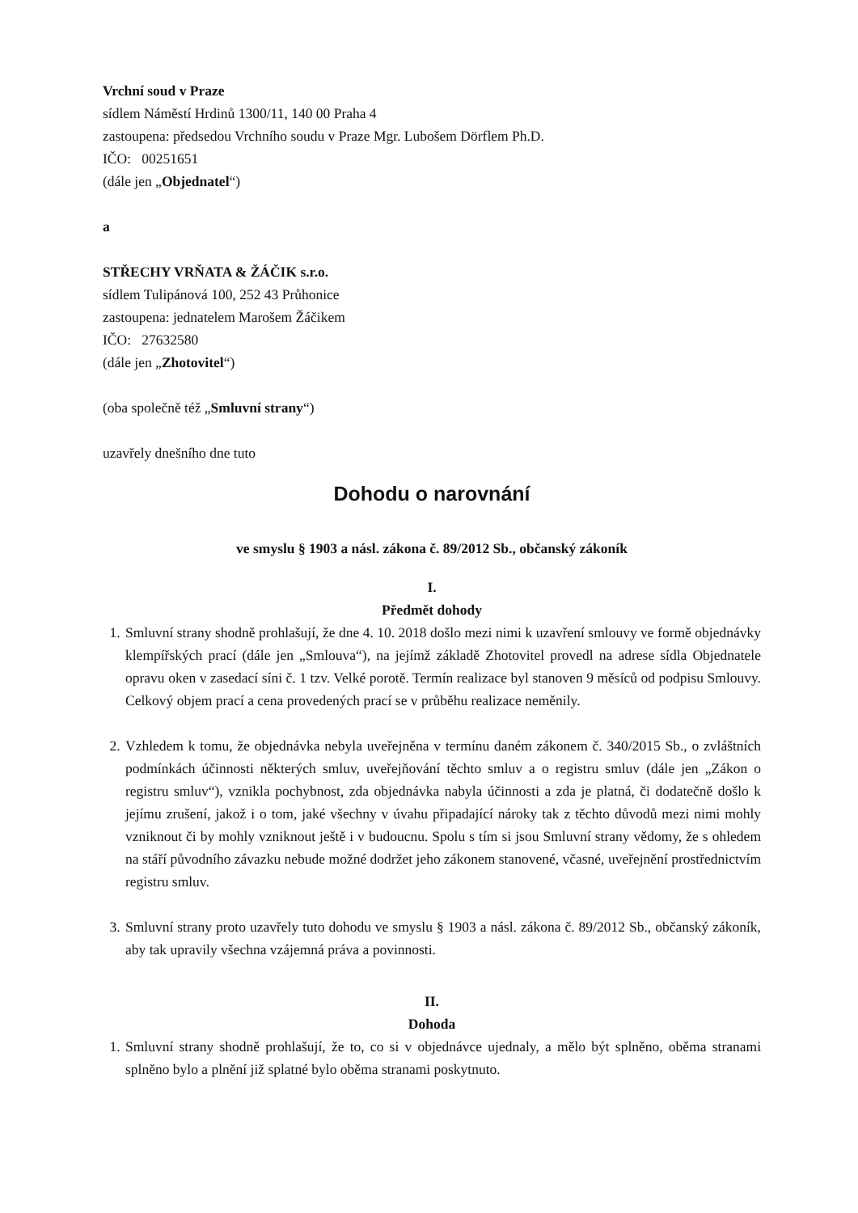Vrchní soud v Praze
sídlem Náměstí Hrdinů 1300/11, 140 00 Praha 4
zastoupena: předsedou Vrchního soudu v Praze Mgr. Lubošem Dörflem Ph.D.
IČO: 00251651
(dále jen „Objednatel“)
a
STŘECHY VRŇATA & ŽÁČIK s.r.o.
sídlem Tulipánová 100, 252 43 Průhonice
zastoupena: jednatelem Marošem Žáčikem
IČO: 27632580
(dále jen „Zhotovitel“)
(oba společně též „Smluvní strany“)
uzavřely dnešního dne tuto
Dohodu o narovnání
ve smyslu § 1903 a násl. zákona č. 89/2012 Sb., občanský zákoník
I.
Předmět dohody
1. Smluvní strany shodně prohlašují, že dne 4. 10. 2018 došlo mezi nimi k uzavření smlouvy ve formě objednávky klempířských prací (dále jen „Smlouva“), na jejímž základě Zhotovitel provedl na adrese sídla Objednatele opravu oken v zasedací síni č. 1 tzv. Velké porotě. Termín realizace byl stanoven 9 měsíců od podpisu Smlouvy. Celkový objem prací a cena provedených prací se v průběhu realizace neměnily.
2. Vzhledem k tomu, že objednávka nebyla uveřejněna v termínu daném zákonem č. 340/2015 Sb., o zvláštních podmínkách účinnosti některých smluv, uveřejňování těchto smluv a o registru smluv (dále jen „Zákon o registru smluv“), vznikla pochybnost, zda objednávka nabyla účinnosti a zda je platná, či dodatečně došlo k jejímu zrušení, jakož i o tom, jaké všechny v úvahu připadající nároky tak z těchto důvodů mezi nimi mohly vzniknout či by mohly vzniknout ještě i v budoucnu. Spolu s tím si jsou Smluvní strany vědomy, že s ohledem na stáří původního závazku nebude možné dodržet jeho zákonem stanovené, včasné, uveřejnění prostřednictvím registru smluv.
3. Smluvní strany proto uzavřely tuto dohodu ve smyslu § 1903 a násl. zákona č. 89/2012 Sb., občanský zákoník, aby tak upravily všechna vzájemná práva a povinnosti.
II.
Dohoda
1. Smluvní strany shodně prohlašují, že to, co si v objednávce ujednaly, a mělo být splněno, oběma stranami splněno bylo a plnění již splatné bylo oběma stranami poskytnuto.